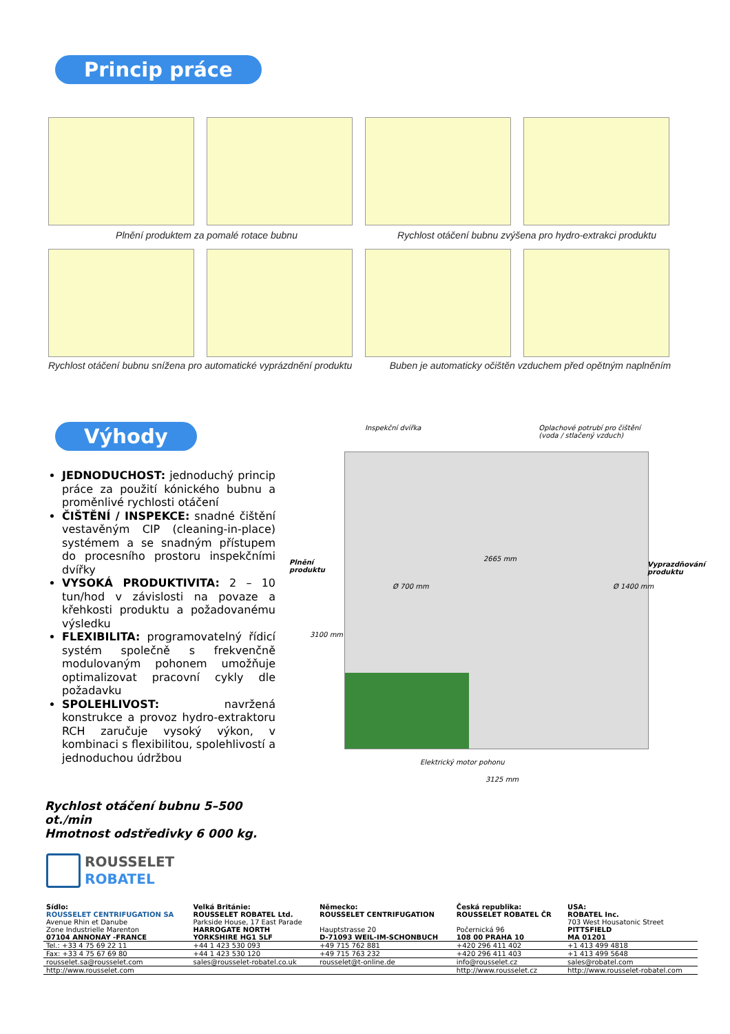Princip práce
Plnění produktem za pomalé rotace bubnu Rychlost otáčení bubnu zvýšena pro hydro-extrakci produktu
Rychlost otáčení bubnu snížena pro automatické vyprázdnění produktu
Buben je automaticky očištěn vzduchem před opětným naplněním
Výhody
JEDNODUCHOST: jednoduchý princip práce za použití kónického bubnu a proměnlivé rychlosti otáčení
ČIŠTĚNÍ / INSPEKCE: snadné čištění vestavěným CIP (cleaning-in-place) systémem a se snadným přístupem do procesního prostoru inspekčními dvířky
VYSOKÁ PRODUKTIVITA: 2 – 10 tun/hod v závislosti na povaze a křehkosti produktu a požadovanému výsledku
FLEXIBILITA: programovatelný řídicí systém společně s frekvenčně modulovaným pohonem umožňuje optimalizovat pracovní cykly dle požadavku
SPOLEHLIVOST: navržená konstrukce a provoz hydro-extraktoru RCH zaručuje vysoký výkon, v kombinaci s flexibilitou, spolehlivostí a jednoduchou údržbou
Rychlost otáčení bubnu 5–500 ot./min
Hmotnost odstředivky 6 000 kg.
Inspekční dvířka Oplachové potrubí pro čištění
(voda / stlačený vzduch)
Plnění
produktu
2665 mm
Vyprazdňování
produktu
Ø 700 mm Ø 1400 mm
3100 mm
Elektrický motor pohonu
3125 mm
ROUSSELET
ROBATEL
| Sídlo: | Velká Británie: | Německo: | Česká republika: | USA: |
| ROUSSELET CENTRIFUGATION SA | ROUSSELET ROBATEL Ltd. | ROUSSELET CENTRIFUGATION | ROUSSELET ROBATEL ČR | ROBATEL Inc. |
| Avenue Rhin et Danube | Parkside House, 17 East Parade | | | 703 West Housatonic Street |
| Zone Industrielle Marenton | HARROGATE NORTH | Hauptstrasse 20 | Počernická 96 | PITTSFIELD |
| 07104 ANNONAY -FRANCE | YORKSHIRE HG1 5LF | D-71093 WEIL-IM-SCHONBUCH | 108 00 PRAHA 10 | MA 01201 |
| Tel.: +33 4 75 69 22 11 | +44 1 423 530 093 | +49 715 762 881 | +420 296 411 402 | +1 413 499 4818 |
| Fax: +33 4 75 67 69 80 | +44 1 423 530 120 | +49 715 763 232 | +420 296 411 403 | +1 413 499 5648 |
| rousselet.sa@rousselet.com | sales@rousselet-robatel.co.uk | rousselet@t-online.de | info@rousselet.cz | sales@robatel.com |
| http://www.rousselet.com | | | http://www.rousselet.cz | http://www.rousselet-robatel.com |